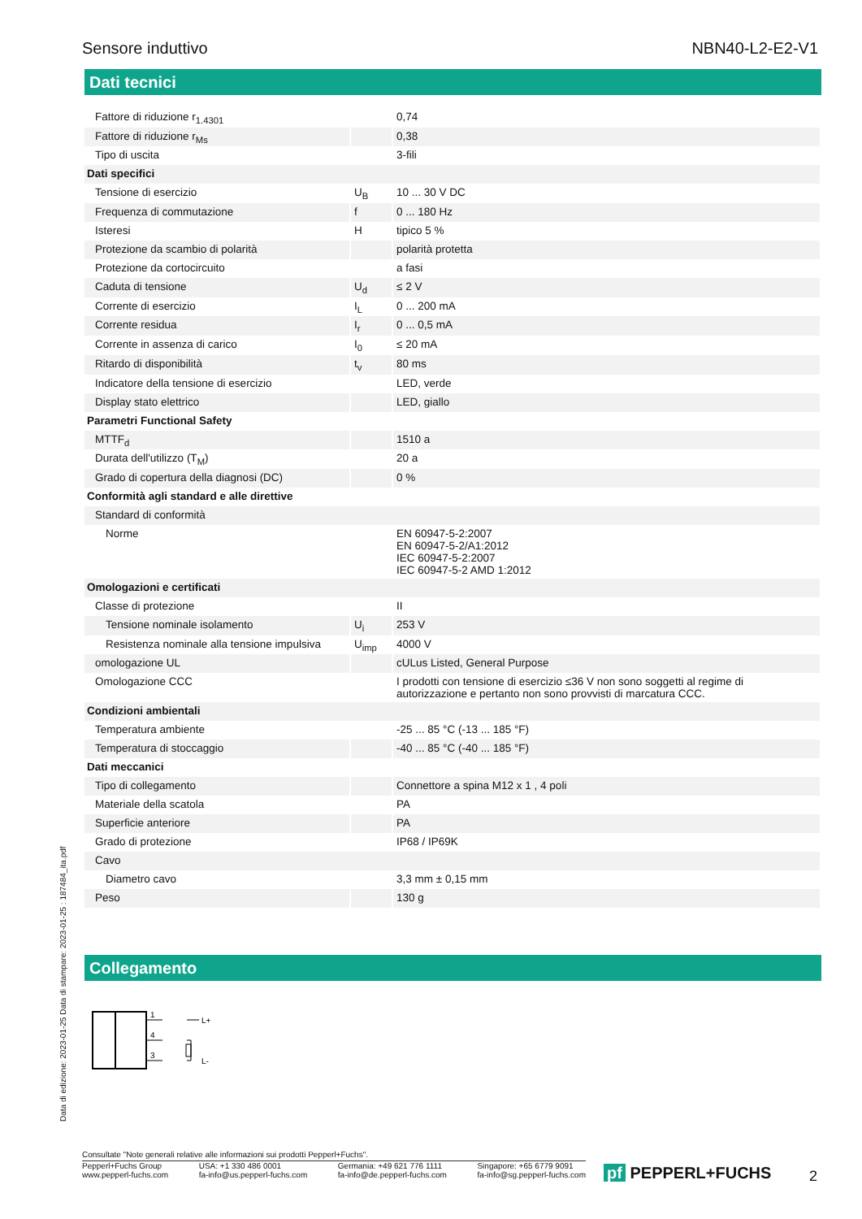Sensore induttivo NBN40-L2-E2-V1
Dati tecnici
| Fattore di riduzione r<sub>1.4301</sub> | | 0,74 |
| Fattore di riduzione r<sub>Ms</sub> | | 0,38 |
| Tipo di uscita | | 3-fili |
| Dati specifici | | |
| Tensione di esercizio | U<sub>B</sub> | 10 ... 30 V DC |
| Frequenza di commutazione | f | 0 ... 180 Hz |
| Isteresi | H | tipico 5 % |
| Protezione da scambio di polarità | | polarità protetta |
| Protezione da cortocircuito | | a fasi |
| Caduta di tensione | U<sub>d</sub> | ≤ 2 V |
| Corrente di esercizio | I<sub>L</sub> | 0 ... 200 mA |
| Corrente residua | I<sub>r</sub> | 0 ... 0,5 mA |
| Corrente in assenza di carico | I<sub>0</sub> | ≤ 20 mA |
| Ritardo di disponibilità | t<sub>v</sub> | 80 ms |
| Indicatore della tensione di esercizio | | LED, verde |
| Display stato elettrico | | LED, giallo |
| Parametri Functional Safety | | |
| MTTF<sub>d</sub> | | 1510 a |
| Durata dell'utilizzo (T<sub>M</sub>) | | 20 a |
| Grado di copertura della diagnosi (DC) | | 0 % |
| Conformità agli standard e alle direttive | | |
| Standard di conformità | | |
| Norme | | EN 60947-5-2:2007 EN 60947-5-2/A1:2012 IEC 60947-5-2:2007 IEC 60947-5-2 AMD 1:2012 |
| Omologazioni e certificati | | |
| Classe di protezione | | II |
| Tensione nominale isolamento | U<sub>i</sub> | 253 V |
| Resistenza nominale alla tensione impulsiva | U<sub>imp</sub> | 4000 V |
| omologazione UL | | cULus Listed, General Purpose |
| Omologazione CCC | | I prodotti con tensione di esercizio ≤36 V non sono soggetti al regime di autorizzazione e pertanto non sono provvisti di marcatura CCC. |
| Condizioni ambientali | | |
| Temperatura ambiente | | -25 ... 85 °C (-13 ... 185 °F) |
| Temperatura di stoccaggio | | -40 ... 85 °C (-40 ... 185 °F) |
| Dati meccanici | | |
| Tipo di collegamento | | Connettore a spina M12 x 1 , 4 poli |
| Materiale della scatola | | PA |
| Superficie anteriore | | PA |
| Grado di protezione | | IP68 / IP69K |
| Cavo | | |
| Diametro cavo | | 3,3 mm ± 0,15 mm |
| Peso | | 130 g |
Collegamento
1
4
3
L+
L-
Data di edizione: 2023-01-25 Data di stampare: 2023-01-25 : 187484_ita.pdf
Consultate "Note generali relative alle informazioni sui prodotti Pepperl+Fuchs".
Pepperl+Fuchs Group
www.pepperl-fuchs.com USA: +1 330 486 0001
fa-info@us.pepperl-fuchs.com Germania: +49 621 776 1111
fa-info@de.pepperl-fuchs.com Singapore: +65 6779 9091
fa-info@sg.pepperl-fuchs.com
pf PEPPERL+FUCHS 2